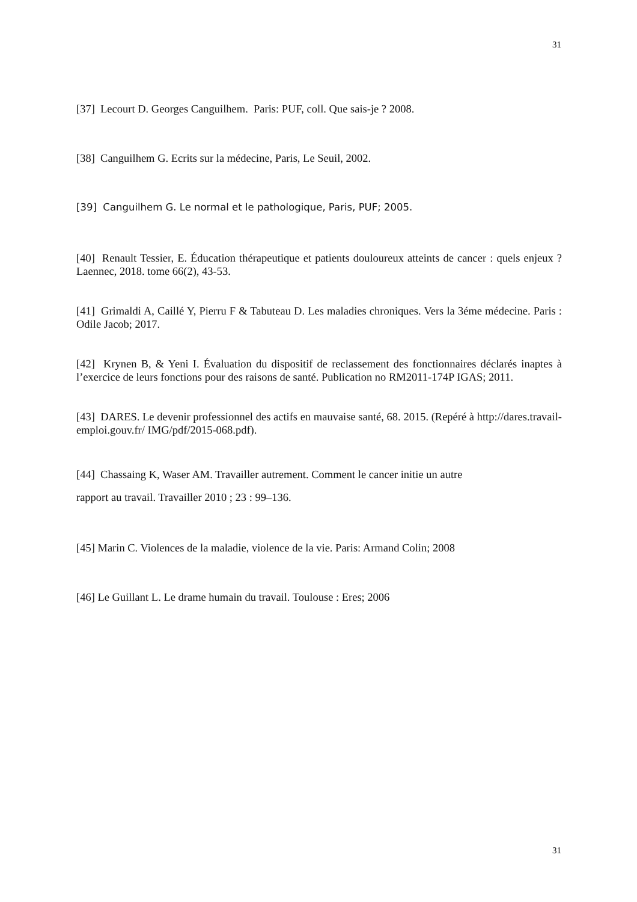31
[37] Lecourt D. Georges Canguilhem. Paris: PUF, coll. Que sais-je ? 2008.
[38] Canguilhem G. Ecrits sur la médecine, Paris, Le Seuil, 2002.
[39] Canguilhem G. Le normal et le pathologique, Paris, PUF; 2005.
[40] Renault Tessier, E. Éducation thérapeutique et patients douloureux atteints de cancer : quels enjeux ? Laennec, 2018. tome 66(2), 43-53.
[41] Grimaldi A, Caillé Y, Pierru F & Tabuteau D. Les maladies chroniques. Vers la 3éme médecine. Paris : Odile Jacob; 2017.
[42] Krynen B, & Yeni I. Évaluation du dispositif de reclassement des fonctionnaires déclarés inaptes à l’exercice de leurs fonctions pour des raisons de santé. Publication no RM2011-174P IGAS; 2011.
[43] DARES. Le devenir professionnel des actifs en mauvaise santé, 68. 2015. (Repéré à http://dares.travail-emploi.gouv.fr/ IMG/pdf/2015-068.pdf).
[44] Chassaing K, Waser AM. Travailler autrement. Comment le cancer initie un autre
rapport au travail. Travailler 2010 ; 23 : 99–136.
[45] Marin C. Violences de la maladie, violence de la vie. Paris: Armand Colin; 2008
[46] Le Guillant L. Le drame humain du travail. Toulouse : Eres; 2006
31